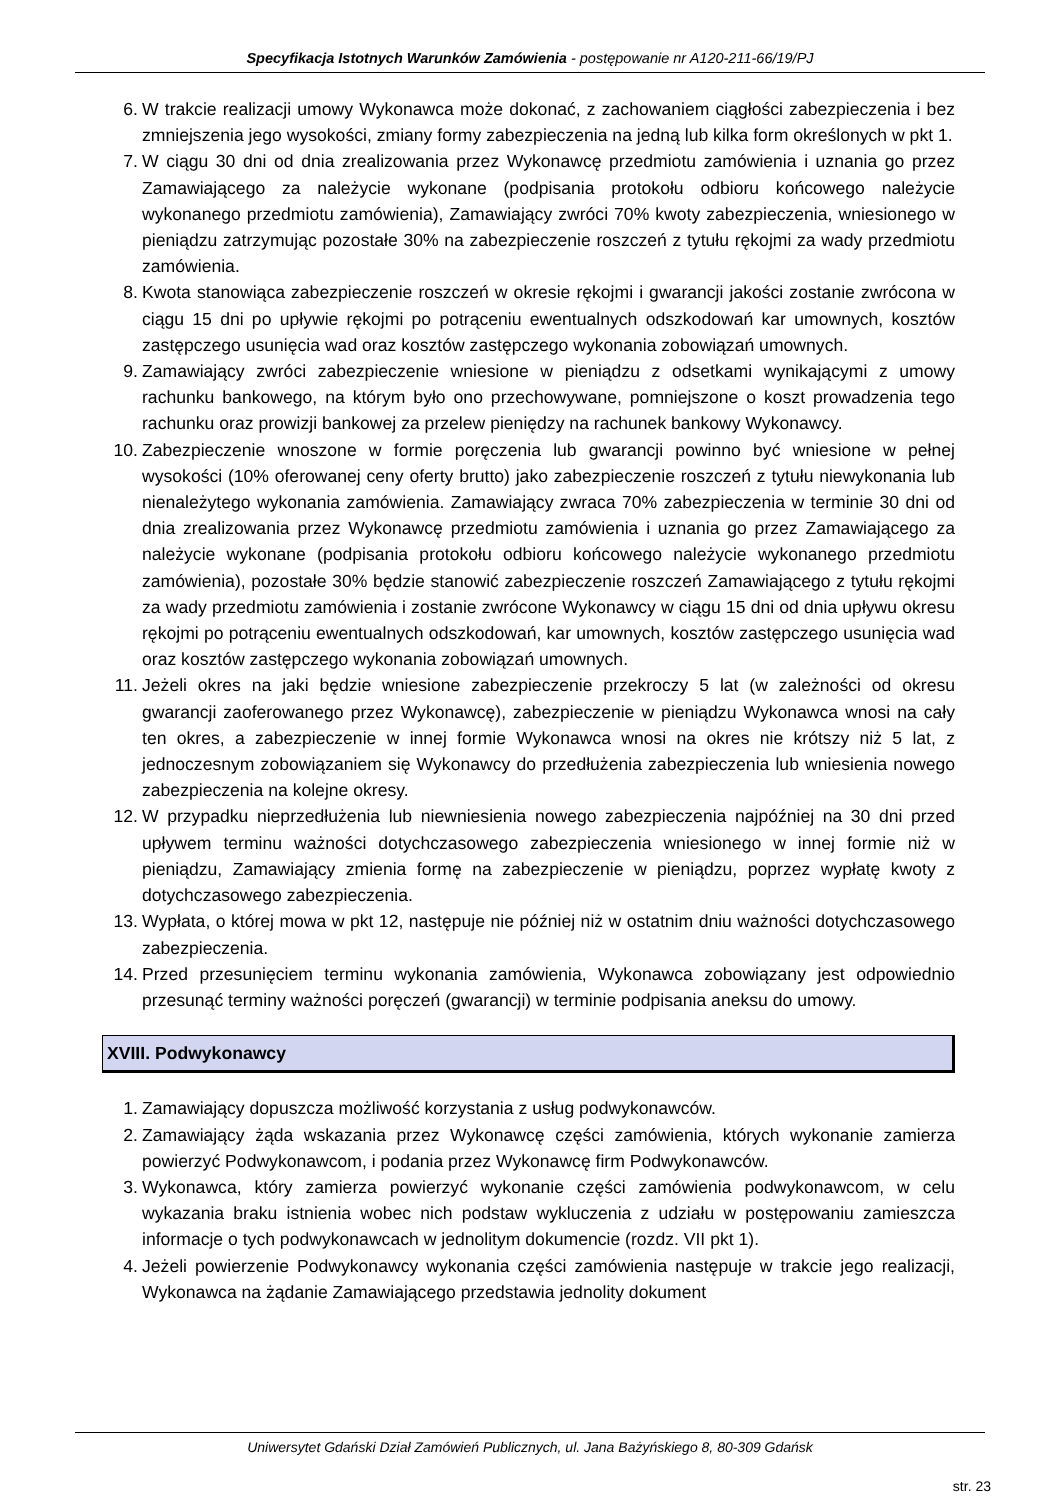Specyfikacja Istotnych Warunków Zamówienia - postępowanie nr A120-211-66/19/PJ
6. W trakcie realizacji umowy Wykonawca może dokonać, z zachowaniem ciągłości zabezpieczenia i bez zmniejszenia jego wysokości, zmiany formy zabezpieczenia na jedną lub kilka form określonych w pkt 1.
7. W ciągu 30 dni od dnia zrealizowania przez Wykonawcę przedmiotu zamówienia i uznania go przez Zamawiającego za należycie wykonane (podpisania protokołu odbioru końcowego należycie wykonanego przedmiotu zamówienia), Zamawiający zwróci 70% kwoty zabezpieczenia, wniesionego w pieniądzu zatrzymując pozostałe 30% na zabezpieczenie roszczeń z tytułu rękojmi za wady przedmiotu zamówienia.
8. Kwota stanowiąca zabezpieczenie roszczeń w okresie rękojmi i gwarancji jakości zostanie zwrócona w ciągu 15 dni po upływie rękojmi po potrąceniu ewentualnych odszkodowań kar umownych, kosztów zastępczego usunięcia wad oraz kosztów zastępczego wykonania zobowiązań umownych.
9. Zamawiający zwróci zabezpieczenie wniesione w pieniądzu z odsetkami wynikającymi z umowy rachunku bankowego, na którym było ono przechowywane, pomniejszone o koszt prowadzenia tego rachunku oraz prowizji bankowej za przelew pieniędzy na rachunek bankowy Wykonawcy.
10. Zabezpieczenie wnoszone w formie poręczenia lub gwarancji powinno być wniesione w pełnej wysokości (10% oferowanej ceny oferty brutto) jako zabezpieczenie roszczeń z tytułu niewykonania lub nienależytego wykonania zamówienia. Zamawiający zwraca 70% zabezpieczenia w terminie 30 dni od dnia zrealizowania przez Wykonawcę przedmiotu zamówienia i uznania go przez Zamawiającego za należycie wykonane (podpisania protokołu odbioru końcowego należycie wykonanego przedmiotu zamówienia), pozostałe 30% będzie stanowić zabezpieczenie roszczeń Zamawiającego z tytułu rękojmi za wady przedmiotu zamówienia i zostanie zwrócone Wykonawcy w ciągu 15 dni od dnia upływu okresu rękojmi po potrąceniu ewentualnych odszkodowań, kar umownych, kosztów zastępczego usunięcia wad oraz kosztów zastępczego wykonania zobowiązań umownych.
11. Jeżeli okres na jaki będzie wniesione zabezpieczenie przekroczy 5 lat (w zależności od okresu gwarancji zaoferowanego przez Wykonawcę), zabezpieczenie w pieniądzu Wykonawca wnosi na cały ten okres, a zabezpieczenie w innej formie Wykonawca wnosi na okres nie krótszy niż 5 lat, z jednoczesnym zobowiązaniem się Wykonawcy do przedłużenia zabezpieczenia lub wniesienia nowego zabezpieczenia na kolejne okresy.
12. W przypadku nieprzedłużenia lub niewniesienia nowego zabezpieczenia najpóźniej na 30 dni przed upływem terminu ważności dotychczasowego zabezpieczenia wniesionego w innej formie niż w pieniądzu, Zamawiający zmienia formę na zabezpieczenie w pieniądzu, poprzez wypłatę kwoty z dotychczasowego zabezpieczenia.
13. Wypłata, o której mowa w pkt 12, następuje nie później niż w ostatnim dniu ważności dotychczasowego zabezpieczenia.
14. Przed przesunięciem terminu wykonania zamówienia, Wykonawca zobowiązany jest odpowiednio przesunąć terminy ważności poręczeń (gwarancji) w terminie podpisania aneksu do umowy.
XVIII. Podwykonawcy
1. Zamawiający dopuszcza możliwość korzystania z usług podwykonawców.
2. Zamawiający żąda wskazania przez Wykonawcę części zamówienia, których wykonanie zamierza powierzyć Podwykonawcom, i podania przez Wykonawcę firm Podwykonawców.
3. Wykonawca, który zamierza powierzyć wykonanie części zamówienia podwykonawcom, w celu wykazania braku istnienia wobec nich podstaw wykluczenia z udziału w postępowaniu zamieszcza informacje o tych podwykonawcach w jednolitym dokumencie (rozdz. VII pkt 1).
4. Jeżeli powierzenie Podwykonawcy wykonania części zamówienia następuje w trakcie jego realizacji, Wykonawca na żądanie Zamawiającego przedstawia jednolity dokument
Uniwersytet Gdański Dział Zamówień Publicznych, ul. Jana Bażyńskiego 8, 80-309 Gdańsk
str. 23